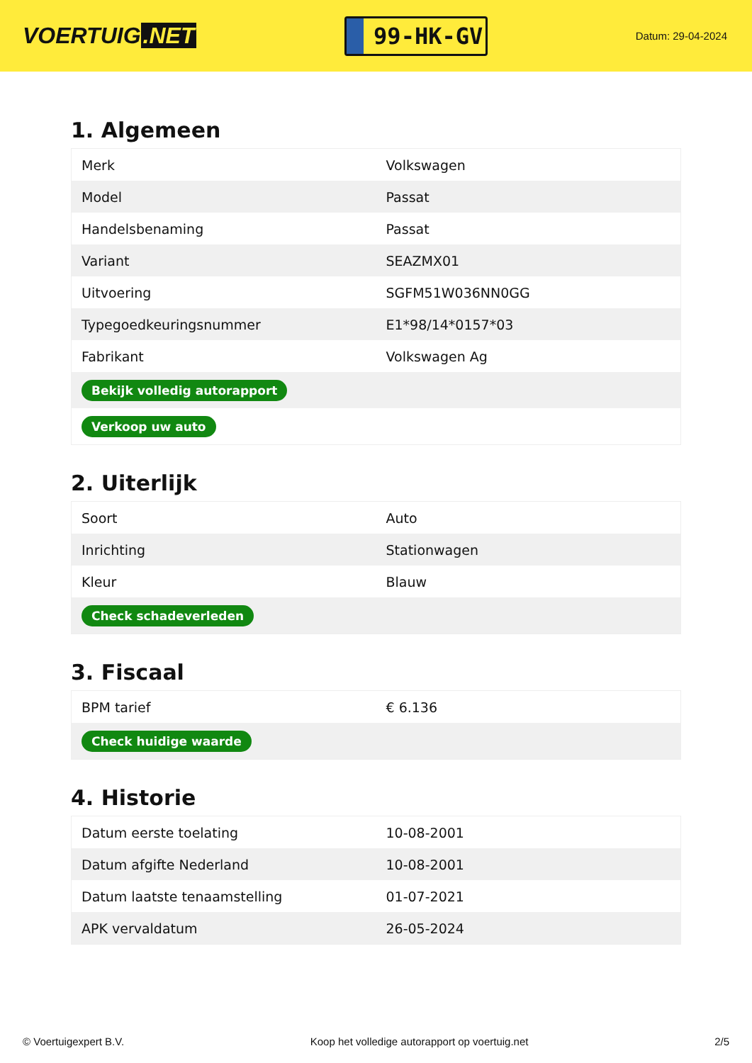VOERTUIG.NET
99-HK-GV
Datum: 29-04-2024
1. Algemeen
| Merk | Volkswagen |
| Model | Passat |
| Handelsbenaming | Passat |
| Variant | SEAZMX01 |
| Uitvoering | SGFM51W036NN0GG |
| Typegoedkeuringsnummer | E1*98/14*0157*03 |
| Fabrikant | Volkswagen Ag |
| Bekijk volledig autorapport | |
| Verkoop uw auto | |
2. Uiterlijk
| Soort | Auto |
| Inrichting | Stationwagen |
| Kleur | Blauw |
| Check schadeverleden | |
3. Fiscaal
| BPM tarief | € 6.136 |
| Check huidige waarde | |
4. Historie
| Datum eerste toelating | 10-08-2001 |
| Datum afgifte Nederland | 10-08-2001 |
| Datum laatste tenaamstelling | 01-07-2021 |
| APK vervaldatum | 26-05-2024 |
© Voertuigexpert B.V. Koop het volledige autorapport op voertuig.net 2/5